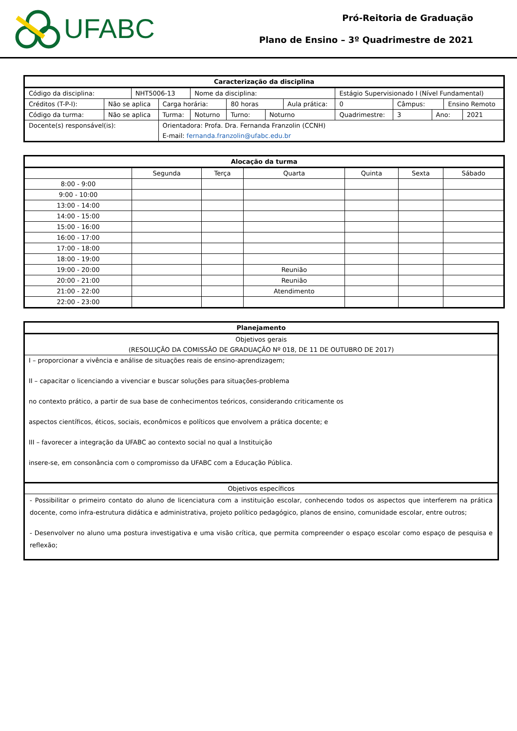UFABC
Pró-Reitoria de Graduação
Plano de Ensino – 3º Quadrimestre de 2021
| Caracterização da disciplina | | | | | | | | | | | | | |
| --- | --- | --- | --- | --- | --- | --- | --- | --- | --- | --- | --- | --- | --- |
| Código da disciplina: | | NHT5006-13 | | Nome da disciplina: | | | | Estágio Supervisionado I (Nível Fundamental) | | | | | |
| Créditos (T-P-I): | Não se aplica | | Carga horária: | | 80 horas | | Aula prática: | | 0 | Câmpus: | | Ensino Remoto | |
| Código da turma: | Não se aplica | | Turma: | Noturno | Turno: | Noturno | | Quadrimestre: | | 3 | Ano: | | 2021 |
| Docente(s) responsável(is): | | | Orientadora: Profa. Dra. Fernanda Franzolin (CCNH) E-mail: fernanda.franzolin@ufabc.edu.br | | | | | | | | | | |
| Alocação da turma | | | | | | |
| --- | --- | --- | --- | --- | --- | --- |
| | Segunda | Terça | Quarta | Quinta | Sexta | Sábado |
| 8:00 - 9:00 | | | | | | |
| 9:00 - 10:00 | | | | | | |
| 13:00 - 14:00 | | | | | | |
| 14:00 - 15:00 | | | | | | |
| 15:00 - 16:00 | | | | | | |
| 16:00 - 17:00 | | | | | | |
| 17:00 - 18:00 | | | | | | |
| 18:00 - 19:00 | | | | | | |
| 19:00 - 20:00 | | | Reunião | | | |
| 20:00 - 21:00 | | | Reunião | | | |
| 21:00 - 22:00 | | | Atendimento | | | |
| 22:00 - 23:00 | | | | | | |
| Planejamento |
| --- |
| Objetivos gerais (RESOLUÇÃO DA COMISSÃO DE GRADUAÇÃO Nº 018, DE 11 DE OUTUBRO DE 2017) |
| I – proporcionar a vivência e análise de situações reais de ensino-aprendizagem; II – capacitar o licenciando a vivenciar e buscar soluções para situações-problema no contexto prático, a partir de sua base de conhecimentos teóricos, considerando criticamente os aspectos científicos, éticos, sociais, econômicos e políticos que envolvem a prática docente; e III – favorecer a integração da UFABC ao contexto social no qual a Instituição insere-se, em consonância com o compromisso da UFABC com a Educação Pública. |
| Objetivos específicos |
| - Possibilitar o primeiro contato do aluno de licenciatura com a instituição escolar, conhecendo todos os aspectos que interferem na prática docente, como infra-estrutura didática e administrativa, projeto político pedagógico, planos de ensino, comunidade escolar, entre outros; - Desenvolver no aluno uma postura investigativa e uma visão crítica, que permita compreender o espaço escolar como espaço de pesquisa e reflexão; |